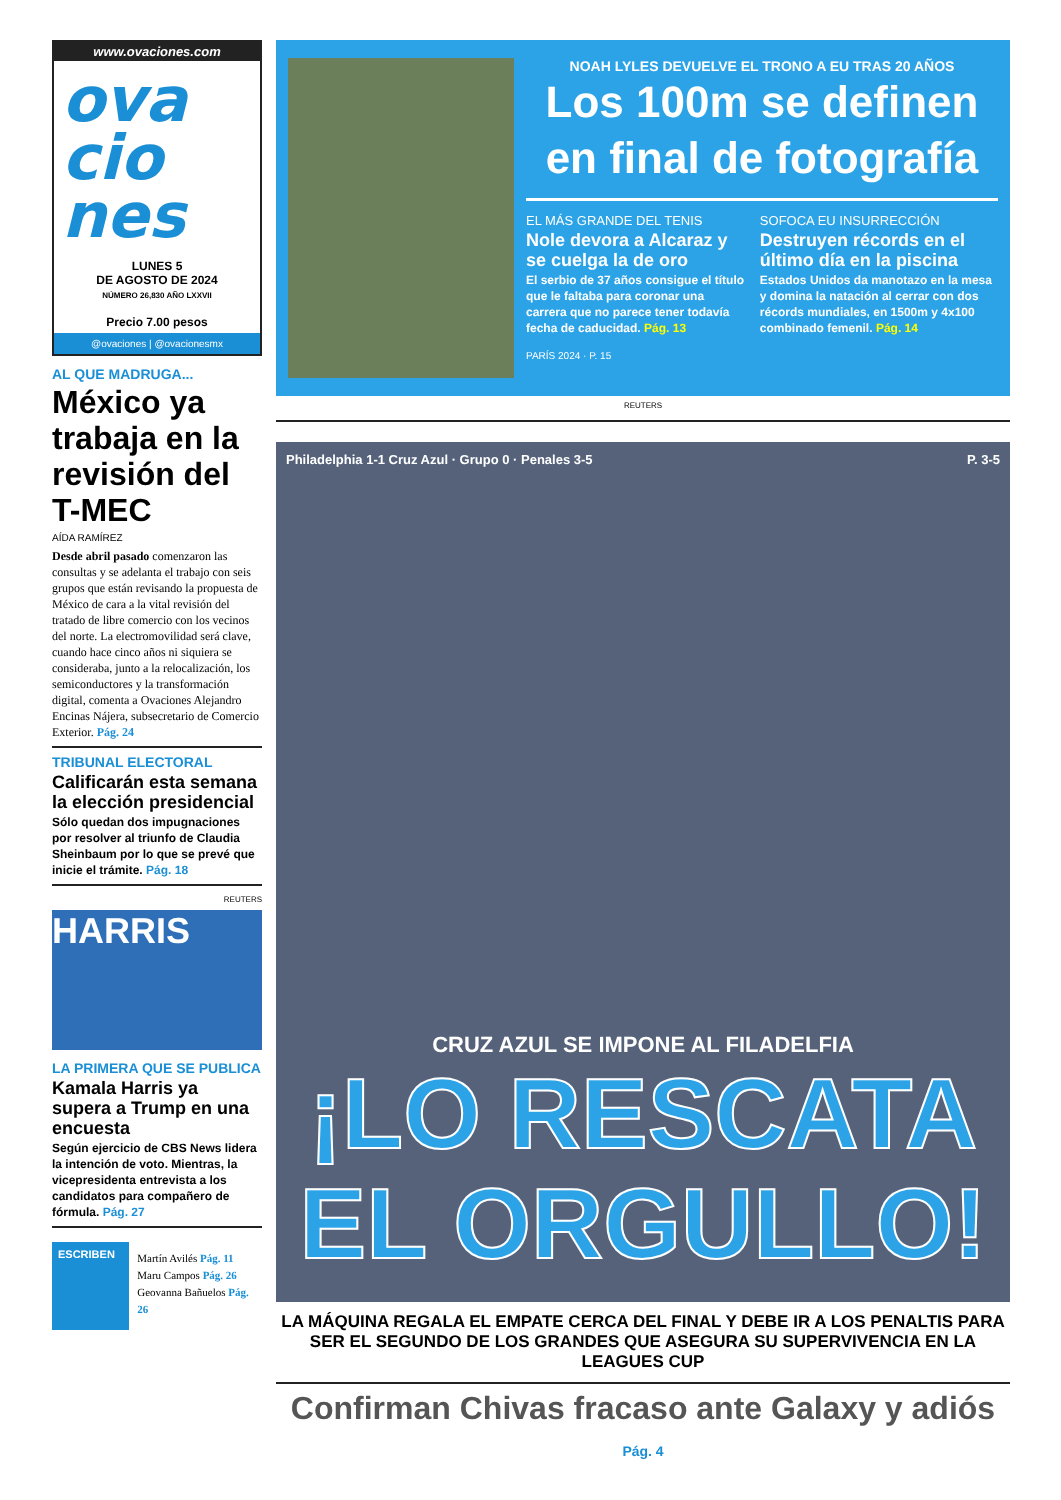www.ovaciones.com
ova
cio
nes
LUNES 5
DE AGOSTO DE 2024
NÚMERO 26,830 AÑO LXXVII
Precio 7.00 pesos
@ovaciones | @ovacionesmx
AL QUE MADRUGA...
México ya trabaja en la revisión del T-MEC
AÍDA RAMÍREZ
Desde abril pasado comenzaron las consultas y se adelanta el trabajo con seis grupos que están revisando la propuesta de México de cara a la vital revisión del tratado de libre comercio con los vecinos del norte. La electromovilidad será clave, cuando hace cinco años ni siquiera se consideraba, junto a la relocalización, los semiconductores y la transformación digital, comenta a Ovaciones Alejandro Encinas Nájera, subsecretario de Comercio Exterior. Pág. 24
TRIBUNAL ELECTORAL
Calificarán esta semana la elección presidencial
Sólo quedan dos impugnaciones por resolver al triunfo de Claudia Sheinbaum por lo que se prevé que inicie el trámite. Pág. 18
REUTERS
HARRIS
LA PRIMERA QUE SE PUBLICA
Kamala Harris ya supera a Trump en una encuesta
Según ejercicio de CBS News lidera la intención de voto. Mientras, la vicepresidenta entrevista a los candidatos para compañero de fórmula. Pág. 27
ESCRIBEN
Martín Avilés Pág. 11
Maru Campos Pág. 26
Geovanna Bañuelos Pág. 26
NOAH LYLES DEVUELVE EL TRONO A EU TRAS 20 AÑOS
Los 100m se definen en final de fotografía
EL MÁS GRANDE DEL TENIS
Nole devora a Alcaraz y se cuelga la de oro
El serbio de 37 años consigue el título que le faltaba para coronar una carrera que no parece tener todavía fecha de caducidad. Pág. 13
SOFOCA EU INSURRECCIÓN
Destruyen récords en el último día en la piscina
Estados Unidos da manotazo en la mesa y domina la natación al cerrar con dos récords mundiales, en 1500m y 4x100 combinado femenil. Pág. 14
PARÍS 2024 · P. 15
REUTERS
Philadelphia 1-1 Cruz Azul · Grupo 0 · Penales 3-5 P. 3-5
CRUZ AZUL SE IMPONE AL FILADELFIA
¡LO RESCATA EL ORGULLO!
LA MÁQUINA REGALA EL EMPATE CERCA DEL FINAL Y DEBE IR A LOS PENALTIS PARA SER EL SEGUNDO DE LOS GRANDES QUE ASEGURA SU SUPERVIVENCIA EN LA LEAGUES CUP
Confirman Chivas fracaso ante Galaxy y adiós Pág. 4